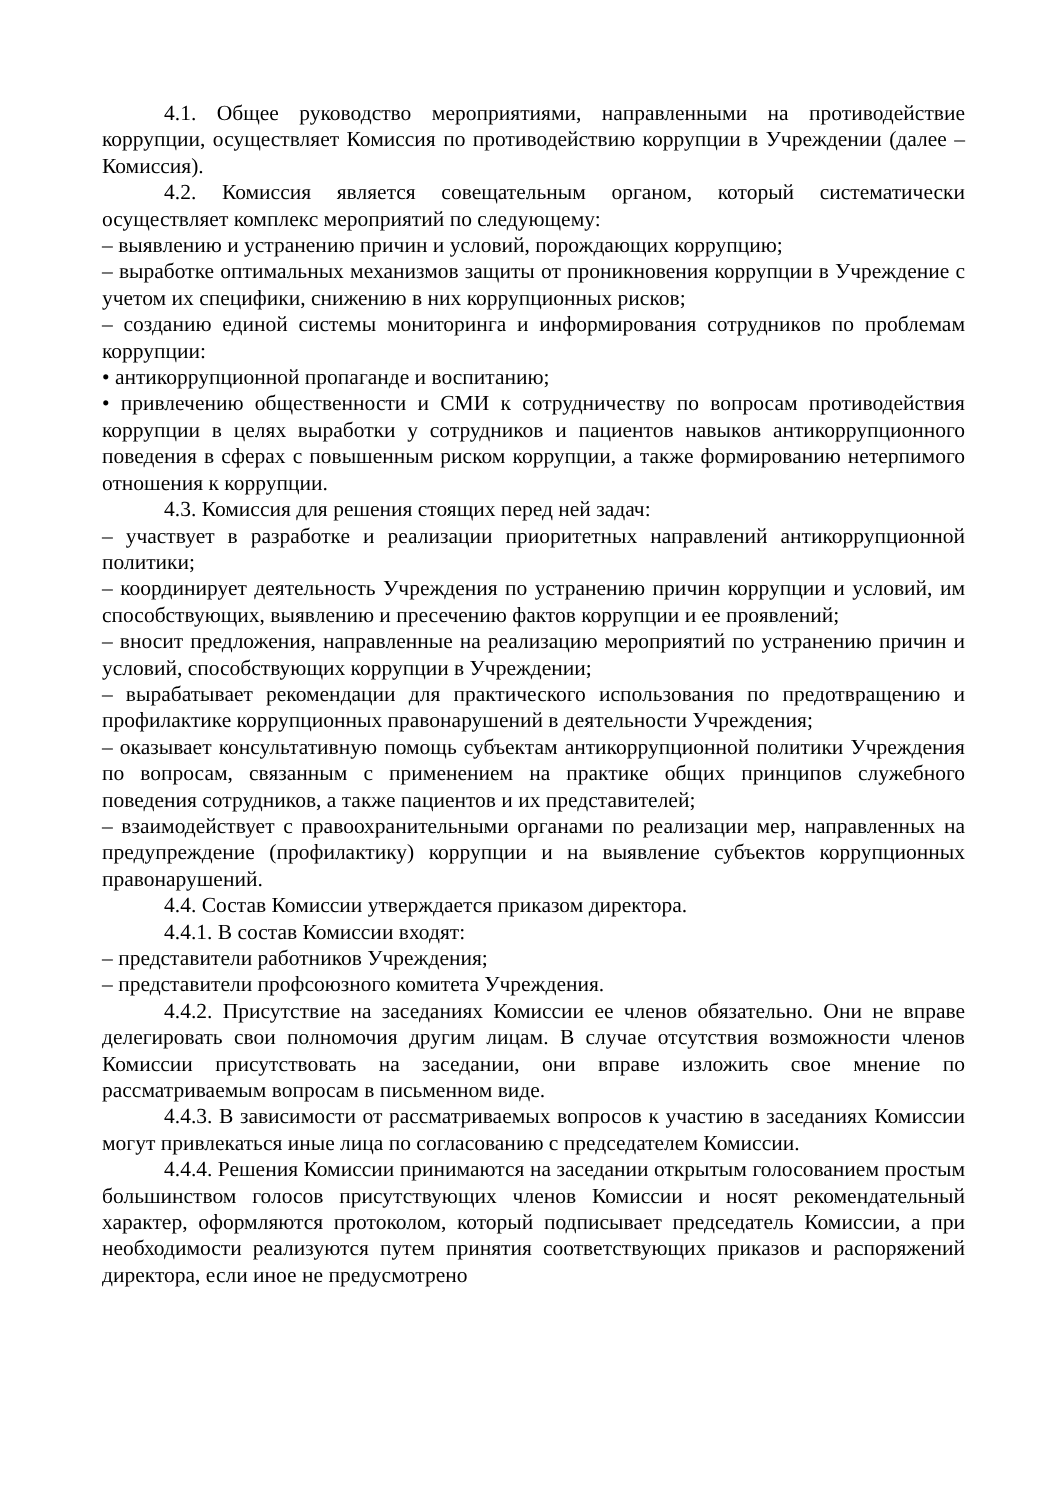4.1. Общее руководство мероприятиями, направленными на противодействие коррупции, осуществляет Комиссия по противодействию коррупции в Учреждении (далее – Комиссия).
4.2. Комиссия является совещательным органом, который систематически осуществляет комплекс мероприятий по следующему:
– выявлению и устранению причин и условий, порождающих коррупцию;
– выработке оптимальных механизмов защиты от проникновения коррупции в Учреждение с учетом их специфики, снижению в них коррупционных рисков;
– созданию единой системы мониторинга и информирования сотрудников по проблемам коррупции:
• антикоррупционной пропаганде и воспитанию;
• привлечению общественности и СМИ к сотрудничеству по вопросам противодействия коррупции в целях выработки у сотрудников и пациентов навыков антикоррупционного поведения в сферах с повышенным риском коррупции, а также формированию нетерпимого отношения к коррупции.
4.3. Комиссия для решения стоящих перед ней задач:
– участвует в разработке и реализации приоритетных направлений антикоррупционной политики;
– координирует деятельность Учреждения по устранению причин коррупции и условий, им способствующих, выявлению и пресечению фактов коррупции и ее проявлений;
– вносит предложения, направленные на реализацию мероприятий по устранению причин и условий, способствующих коррупции в Учреждении;
– вырабатывает рекомендации для практического использования по предотвращению и профилактике коррупционных правонарушений в деятельности Учреждения;
– оказывает консультативную помощь субъектам антикоррупционной политики Учреждения по вопросам, связанным с применением на практике общих принципов служебного поведения сотрудников, а также пациентов и их представителей;
– взаимодействует с правоохранительными органами по реализации мер, направленных на предупреждение (профилактику) коррупции и на выявление субъектов коррупционных правонарушений.
4.4. Состав Комиссии утверждается приказом директора.
4.4.1. В состав Комиссии входят:
– представители работников Учреждения;
– представители профсоюзного комитета Учреждения.
4.4.2. Присутствие на заседаниях Комиссии ее членов обязательно. Они не вправе делегировать свои полномочия другим лицам. В случае отсутствия возможности членов Комиссии присутствовать на заседании, они вправе изложить свое мнение по рассматриваемым вопросам в письменном виде.
4.4.3. В зависимости от рассматриваемых вопросов к участию в заседаниях Комиссии могут привлекаться иные лица по согласованию с председателем Комиссии.
4.4.4. Решения Комиссии принимаются на заседании открытым голосованием простым большинством голосов присутствующих членов Комиссии и носят рекомендательный характер, оформляются протоколом, который подписывает председатель Комиссии, а при необходимости реализуются путем принятия соответствующих приказов и распоряжений директора, если иное не предусмотрено